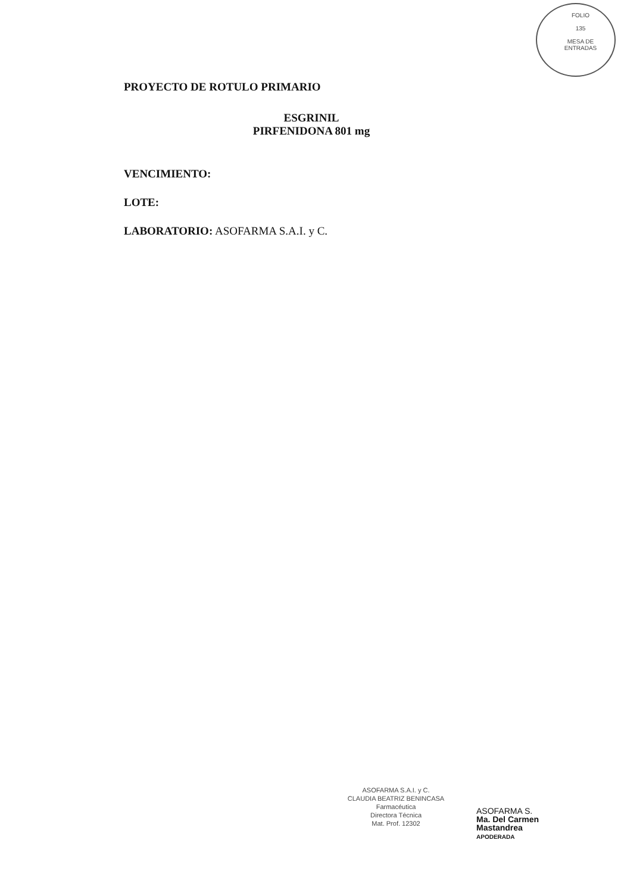FOLIO
135
MESA DE ENTRADAS
PROYECTO DE ROTULO PRIMARIO
ESGRINIL
PIRFENIDONA 801 mg
VENCIMIENTO:
LOTE:
LABORATORIO: ASOFARMA S.A.I. y C.
ASOFARMA S.A.I. y C.
CLAUDIA BEATRIZ BENINCASA
Farmacéutica
Directora Técnica
Mat. Prof. 12302
ASOFARMA S.
Ma. Del Carmen Mastandrea
APODERADA